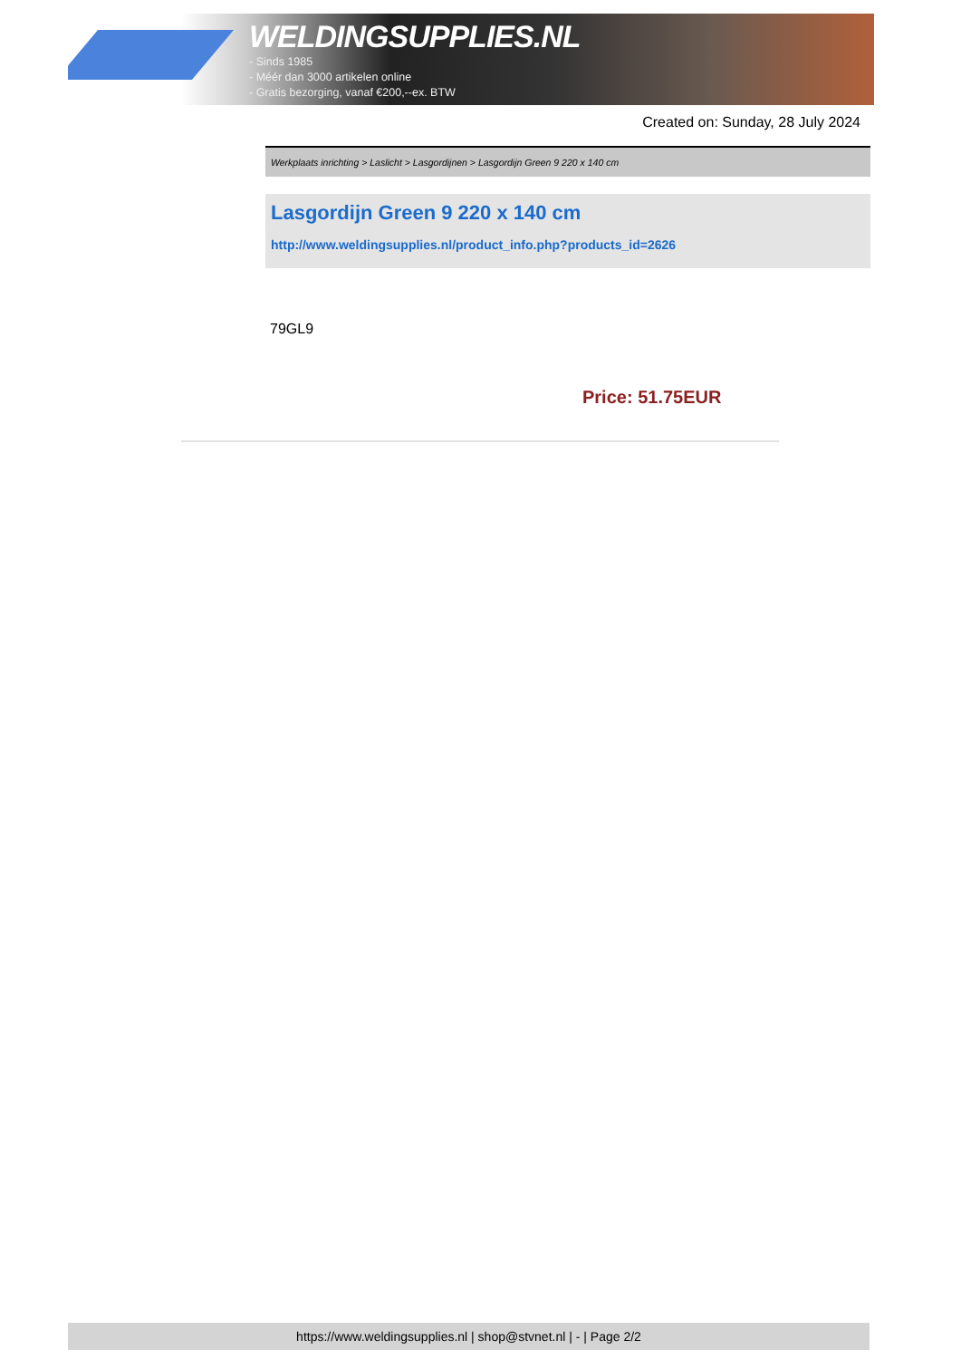WELDINGSUPPLIES.NL
- Sinds 1985
- Méér dan 3000 artikelen online
- Gratis bezorging, vanaf €200,--ex. BTW
Created on: Sunday, 28 July 2024
Werkplaats inrichting > Laslicht > Lasgordijnen > Lasgordijn Green 9 220 x 140 cm
Lasgordijn Green 9 220 x 140 cm
http://www.weldingsupplies.nl/product_info.php?products_id=2626
79GL9
Price: 51.75EUR
https://www.weldingsupplies.nl | shop@stvnet.nl | - | Page 2/2